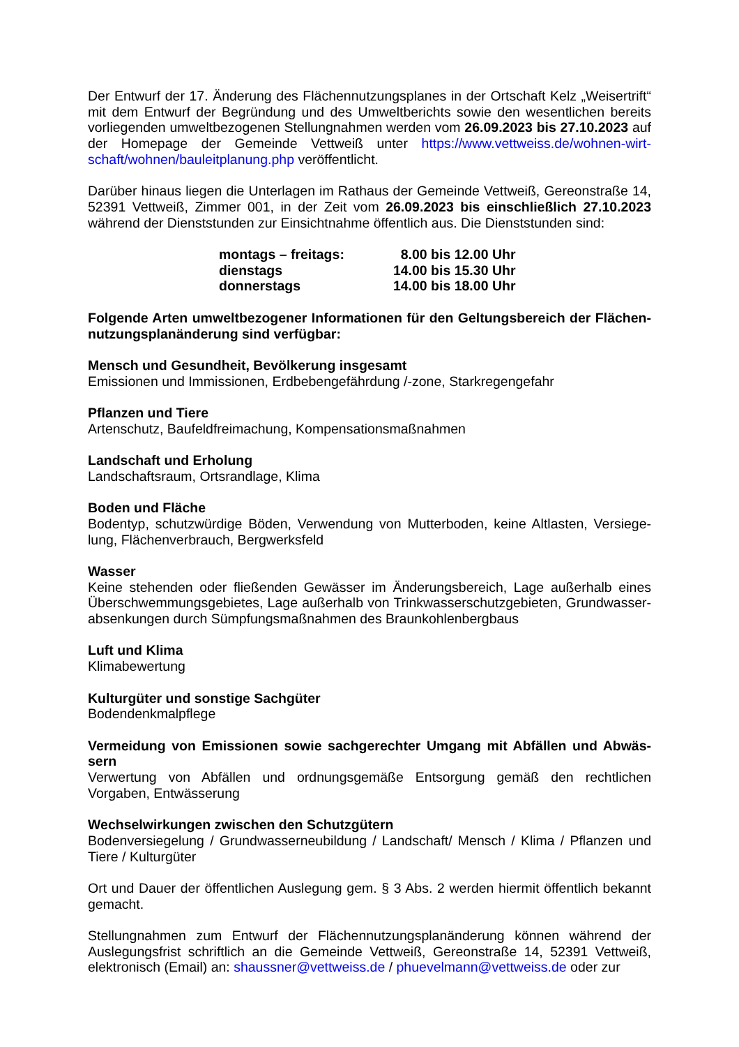Der Entwurf der 17. Änderung des Flächennutzungsplanes in der Ortschaft Kelz „Weisertrift“ mit dem Entwurf der Begründung und des Umweltberichts sowie den wesentlichen bereits vorliegenden umweltbezogenen Stellungnahmen werden vom 26.09.2023 bis 27.10.2023 auf der Homepage der Gemeinde Vettweiß unter https://www.vettweiss.de/wohnen-wirt-schaft/wohnen/bauleitplanung.php veröffentlicht.
Darüber hinaus liegen die Unterlagen im Rathaus der Gemeinde Vettweiß, Gereonstraße 14, 52391 Vettweiß, Zimmer 001, in der Zeit vom 26.09.2023 bis einschließlich 27.10.2023 während der Dienststunden zur Einsichtnahme öffentlich aus. Die Dienststunden sind:
| montags – freitags: | 8.00 bis 12.00 Uhr |
| dienstags | 14.00 bis 15.30 Uhr |
| donnerstags | 14.00 bis 18.00 Uhr |
Folgende Arten umweltbezogener Informationen für den Geltungsbereich der Flächen-nutzungsplanänderung sind verfügbar:
Mensch und Gesundheit, Bevölkerung insgesamt
Emissionen und Immissionen, Erdbebengefährdung /-zone, Starkregengefahr
Pflanzen und Tiere
Artenschutz, Baufeldfreimachung, Kompensationsmaßnahmen
Landschaft und Erholung
Landschaftsraum, Ortsrandlage, Klima
Boden und Fläche
Bodentyp, schutzwürdige Böden, Verwendung von Mutterboden, keine Altlasten, Versiege-lung, Flächenverbrauch, Bergwerksfeld
Wasser
Keine stehenden oder fließenden Gewässer im Änderungsbereich, Lage außerhalb eines Überschwemmungsgebietes, Lage außerhalb von Trinkwasserschutzgebieten, Grundwasser-absenkungen durch Sümpfungsmaßnahmen des Braunkohlenbergbaus
Luft und Klima
Klimabewertung
Kulturgüter und sonstige Sachgüter
Bodendenkmalpflege
Vermeidung von Emissionen sowie sachgerechter Umgang mit Abfällen und Abwäs-sern
Verwertung von Abfällen und ordnungsgemäße Entsorgung gemäß den rechtlichen Vorgaben, Entwässerung
Wechselwirkungen zwischen den Schutzgütern
Bodenversiegelung / Grundwasserneubildung / Landschaft/ Mensch / Klima / Pflanzen und Tiere / Kulturgüter
Ort und Dauer der öffentlichen Auslegung gem. § 3 Abs. 2 werden hiermit öffentlich bekannt gemacht.
Stellungnahmen zum Entwurf der Flächennutzungsplanänderung können während der Auslegungsfrist schriftlich an die Gemeinde Vettweiß, Gereonstraße 14, 52391 Vettweiß, elektronisch (Email) an: shaussner@vettweiss.de / phuevelmann@vettweiss.de oder zur